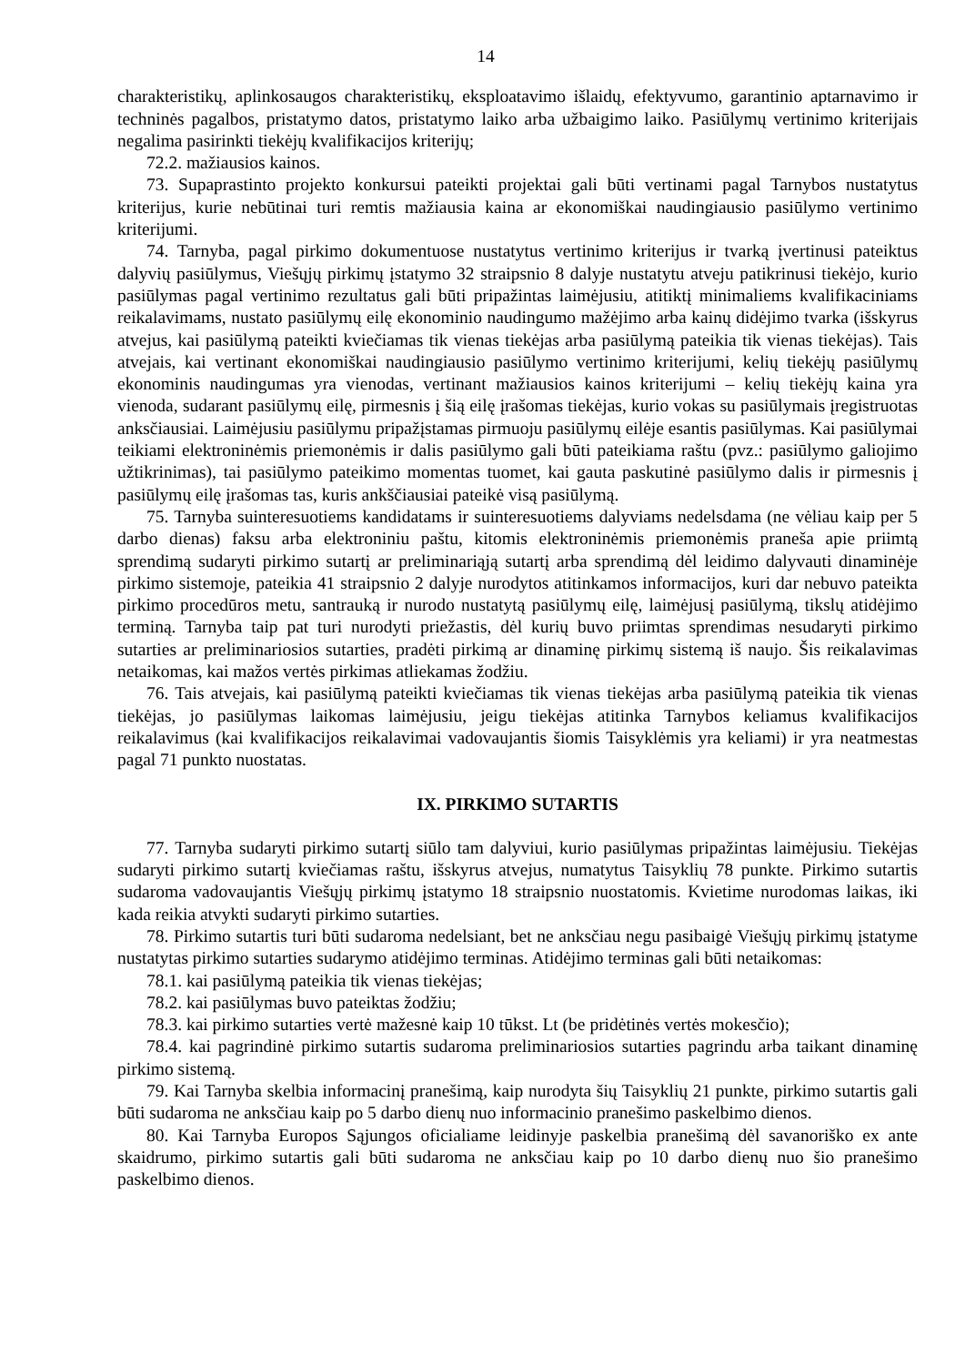14
charakteristikų, aplinkosaugos charakteristikų, eksploatavimo išlaidų, efektyvumo, garantinio aptarnavimo ir techninės pagalbos, pristatymo datos, pristatymo laiko arba užbaigimo laiko. Pasiūlymų vertinimo kriterijais negalima pasirinkti tiekėjų kvalifikacijos kriterijų;
72.2. mažiausios kainos.
73. Supaprastinto projekto konkursui pateikti projektai gali būti vertinami pagal Tarnybos nustatytus kriterijus, kurie nebūtinai turi remtis mažiausia kaina ar ekonomiškai naudingiausio pasiūlymo vertinimo kriterijumi.
74. Tarnyba, pagal pirkimo dokumentuose nustatytus vertinimo kriterijus ir tvarką įvertinusi pateiktus dalyvių pasiūlymus, Viešųjų pirkimų įstatymo 32 straipsnio 8 dalyje nustatytu atveju patikrinusi tiekėjo, kurio pasiūlymas pagal vertinimo rezultatus gali būti pripažintas laimėjusiu, atitiktį minimaliems kvalifikaciniams reikalavimams, nustato pasiūlymų eilę ekonominio naudingumo mažėjimo arba kainų didėjimo tvarka (išskyrus atvejus, kai pasiūlymą pateikti kviečiamas tik vienas tiekėjas arba pasiūlymą pateikia tik vienas tiekėjas). Tais atvejais, kai vertinant ekonomiškai naudingiausio pasiūlymo vertinimo kriterijumi, kelių tiekėjų pasiūlymų ekonominis naudingumas yra vienodas, vertinant mažiausios kainos kriterijumi – kelių tiekėjų kaina yra vienoda, sudarant pasiūlymų eilę, pirmesnis į šią eilę įrašomas tiekėjas, kurio vokas su pasiūlymais įregistruotas anksčiausiai. Laimėjusiu pasiūlymu pripažįstamas pirmuoju pasiūlymų eilėje esantis pasiūlymas. Kai pasiūlymai teikiami elektroninėmis priemonėmis ir dalis pasiūlymo gali būti pateikiama raštu (pvz.: pasiūlymo galiojimo užtikrinimas), tai pasiūlymo pateikimo momentas tuomet, kai gauta paskutinė pasiūlymo dalis ir pirmesnis į pasiūlymų eilę įrašomas tas, kuris ankščiausiai pateikė visą pasiūlymą.
75. Tarnyba suinteresuotiems kandidatams ir suinteresuotiems dalyviams nedelsdama (ne vėliau kaip per 5 darbo dienas) faksu arba elektroniniu paštu, kitomis elektroninėmis priemonėmis praneša apie priimtą sprendimą sudaryti pirkimo sutartį ar preliminariąją sutartį arba sprendimą dėl leidimo dalyvauti dinaminėje pirkimo sistemoje, pateikia 41 straipsnio 2 dalyje nurodytos atitinkamos informacijos, kuri dar nebuvo pateikta pirkimo procedūros metu, santrauką ir nurodo nustatytą pasiūlymų eilę, laimėjusį pasiūlymą, tikslų atidėjimo terminą. Tarnyba taip pat turi nurodyti priežastis, dėl kurių buvo priimtas sprendimas nesudaryti pirkimo sutarties ar preliminariosios sutarties, pradėti pirkimą ar dinaminę pirkimų sistemą iš naujo. Šis reikalavimas netaikomas, kai mažos vertės pirkimas atliekamas žodžiu.
76. Tais atvejais, kai pasiūlymą pateikti kviečiamas tik vienas tiekėjas arba pasiūlymą pateikia tik vienas tiekėjas, jo pasiūlymas laikomas laimėjusiu, jeigu tiekėjas atitinka Tarnybos keliamus kvalifikacijos reikalavimus (kai kvalifikacijos reikalavimai vadovaujantis šiomis Taisyklėmis yra keliami) ir yra neatmestas pagal 71 punkto nuostatas.
IX. PIRKIMO SUTARTIS
77. Tarnyba sudaryti pirkimo sutartį siūlo tam dalyviui, kurio pasiūlymas pripažintas laimėjusiu. Tiekėjas sudaryti pirkimo sutartį kviečiamas raštu, išskyrus atvejus, numatytus Taisyklių 78 punkte. Pirkimo sutartis sudaroma vadovaujantis Viešųjų pirkimų įstatymo 18 straipsnio nuostatomis. Kvietime nurodomas laikas, iki kada reikia atvykti sudaryti pirkimo sutarties.
78. Pirkimo sutartis turi būti sudaroma nedelsiant, bet ne anksčiau negu pasibaigė Viešųjų pirkimų įstatyme nustatytas pirkimo sutarties sudarymo atidėjimo terminas. Atidėjimo terminas gali būti netaikomas:
78.1. kai pasiūlymą pateikia tik vienas tiekėjas;
78.2. kai pasiūlymas buvo pateiktas žodžiu;
78.3. kai pirkimo sutarties vertė mažesnė kaip 10 tūkst. Lt (be pridėtinės vertės mokesčio);
78.4. kai pagrindinė pirkimo sutartis sudaroma preliminariosios sutarties pagrindu arba taikant dinaminę pirkimo sistemą.
79. Kai Tarnyba skelbia informacinį pranešimą, kaip nurodyta šių Taisyklių 21 punkte, pirkimo sutartis gali būti sudaroma ne anksčiau kaip po 5 darbo dienų nuo informacinio pranešimo paskelbimo dienos.
80. Kai Tarnyba Europos Sąjungos oficialiame leidinyje paskelbia pranešimą dėl savanoriško ex ante skaidrumo, pirkimo sutartis gali būti sudaroma ne anksčiau kaip po 10 darbo dienų nuo šio pranešimo paskelbimo dienos.